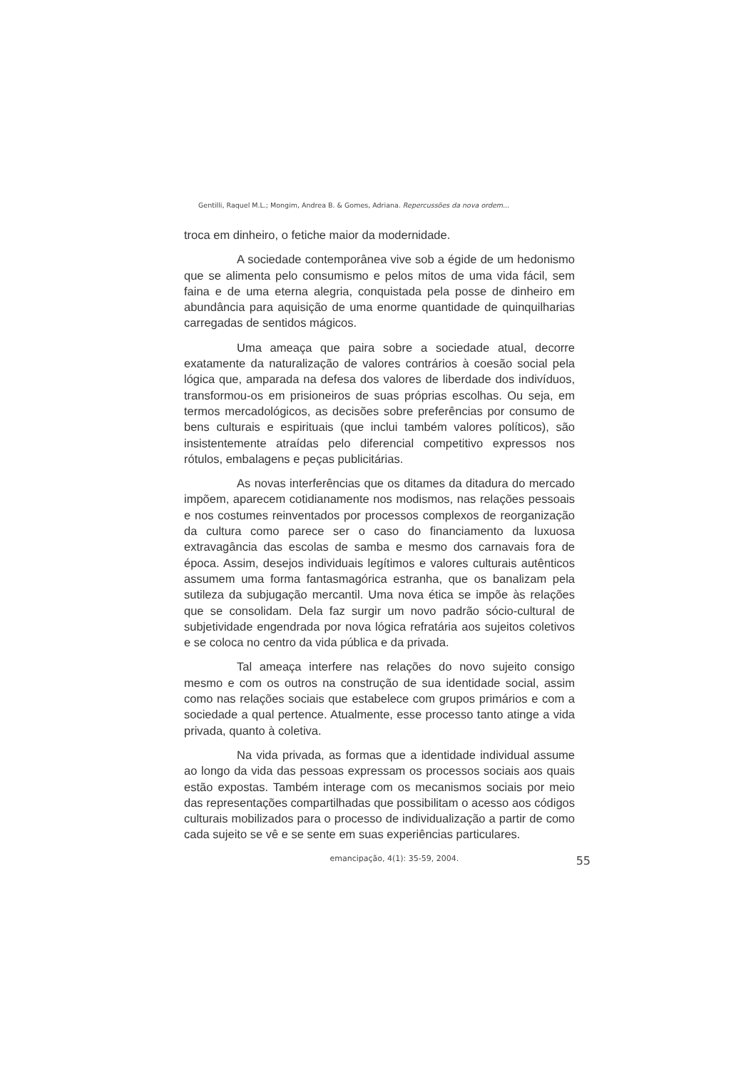Gentilli, Raquel M.L.; Mongim, Andrea B. & Gomes, Adriana. Repercussões da nova ordem...
troca em dinheiro, o fetiche maior da modernidade.
A sociedade contemporânea vive sob a égide de um hedonismo que se alimenta pelo consumismo e pelos mitos de uma vida fácil, sem faina e de uma eterna alegria, conquistada pela posse de dinheiro em abundância para aquisição de uma enorme quantidade de quinquilharias carregadas de sentidos mágicos.
Uma ameaça que paira sobre a sociedade atual, decorre exatamente da naturalização de valores contrários à coesão social pela lógica que, amparada na defesa dos valores de liberdade dos indivíduos, transformou-os em prisioneiros de suas próprias escolhas. Ou seja, em termos mercadológicos, as decisões sobre preferências por consumo de bens culturais e espirituais (que inclui também valores políticos), são insistentemente atraídas pelo diferencial competitivo expressos nos rótulos, embalagens e peças publicitárias.
As novas interferências que os ditames da ditadura do mercado impõem, aparecem cotidianamente nos modismos, nas relações pessoais e nos costumes reinventados por processos complexos de reorganização da cultura como parece ser o caso do financiamento da luxuosa extravagância das escolas de samba e mesmo dos carnavais fora de época. Assim, desejos individuais legítimos e valores culturais autênticos assumem uma forma fantasmagórica estranha, que os banalizam pela sutileza da subjugação mercantil. Uma nova ética se impõe às relações que se consolidam. Dela faz surgir um novo padrão sócio-cultural de subjetividade engendrada por nova lógica refratária aos sujeitos coletivos e se coloca no centro da vida pública e da privada.
Tal ameaça interfere nas relações do novo sujeito consigo mesmo e com os outros na construção de sua identidade social, assim como nas relações sociais que estabelece com grupos primários e com a sociedade a qual pertence. Atualmente, esse processo tanto atinge a vida privada, quanto à coletiva.
Na vida privada, as formas que a identidade individual assume ao longo da vida das pessoas expressam os processos sociais aos quais estão expostas. Também interage com os mecanismos sociais por meio das representações compartilhadas que possibilitam o acesso aos códigos culturais mobilizados para o processo de individualização a partir de como cada sujeito se vê e se sente em suas experiências particulares.
emancipação, 4(1): 35-59, 2004. 55